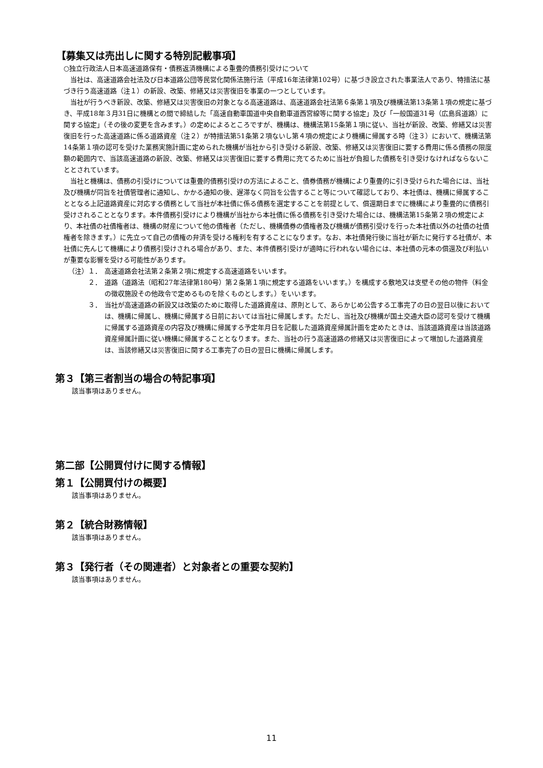【募集又は売出しに関する特別記載事項】
○独立行政法人日本高速道路保有・債務返済機構による重畳的債務引受けについて
当社は、高速道路会社法及び日本道路公団等民営化関係法施行法（平成16年法律第102号）に基づき設立された事業法人であり、特措法に基づき行う高速道路（注１）の新設、改築、修繕又は災害復旧を事業の一つとしています。
当社が行うべき新設、改築、修繕又は災害復旧の対象となる高速道路は、高速道路会社法第６条第１項及び機構法第13条第１項の規定に基づき、平成18年３月31日に機構との間で締結した「高速自動車国道中央自動車道西宮線等に関する協定」及び「一般国道31号（広島呉道路）に関する協定」（その後の変更を含みます。）の定めによるところですが、機構は、機構法第15条第１項に従い、当社が新設、改築、修繕又は災害復旧を行った高速道路に係る道路資産（注２）が特措法第51条第２項ないし第４項の規定により機構に帰属する時（注３）において、機構法第14条第１項の認可を受けた業務実施計画に定められた機構が当社から引き受ける新設、改築、修繕又は災害復旧に要する費用に係る債務の限度額の範囲内で、当該高速道路の新設、改築、修繕又は災害復旧に要する費用に充てるために当社が負担した債務を引き受けなければならないこととされています。
当社と機構は、債務の引受けについては重畳的債務引受けの方法によること、債券債務が機構により重畳的に引き受けられた場合には、当社及び機構が同旨を社債管理者に通知し、かかる通知の後、遅滞なく同旨を公告すること等について確認しており、本社債は、機構に帰属することとなる上記道路資産に対応する債務として当社が本社債に係る債務を選定することを前提として、償還期日までに機構により重畳的に債務引受けされることとなります。本件債務引受けにより機構が当社から本社債に係る債務を引き受けた場合には、機構法第15条第２項の規定により、本社債の社債権者は、機構の財産について他の債権者（ただし、機構債券の債権者及び機構が債務引受けを行った本社債以外の社債の社債権者を除きます。）に先立って自己の債権の弁済を受ける権利を有することになります。なお、本社債発行後に当社が新たに発行する社債が、本社債に先んじて機構により債務引受けされる場合があり、また、本件債務引受けが適時に行われない場合には、本社債の元本の償還及び利払いが重要な影響を受ける可能性があります。
（注）１． 高速道路会社法第２条第２項に規定する高速道路をいいます。
２． 道路（道路法（昭和27年法律第180号）第２条第１項に規定する道路をいいます。）を構成する敷地又は支壁その他の物件（料金の徴収施設その他政令で定めるものを除くものとします。）をいいます。
３． 当社が高速道路の新設又は改築のために取得した道路資産は、原則として、あらかじめ公告する工事完了の日の翌日以後においては、機構に帰属し、機構に帰属する日前においては当社に帰属します。ただし、当社及び機構が国土交通大臣の認可を受けて機構に帰属する道路資産の内容及び機構に帰属する予定年月日を記載した道路資産帰属計画を定めたときは、当該道路資産は当該道路資産帰属計画に従い機構に帰属することとなります。また、当社の行う高速道路の修繕又は災害復旧によって増加した道路資産は、当該修繕又は災害復旧に関する工事完了の日の翌日に機構に帰属します。
第３【第三者割当の場合の特記事項】
該当事項はありません。
第二部【公開買付けに関する情報】
第１【公開買付けの概要】
該当事項はありません。
第２【統合財務情報】
該当事項はありません。
第３【発行者（その関連者）と対象者との重要な契約】
該当事項はありません。
11